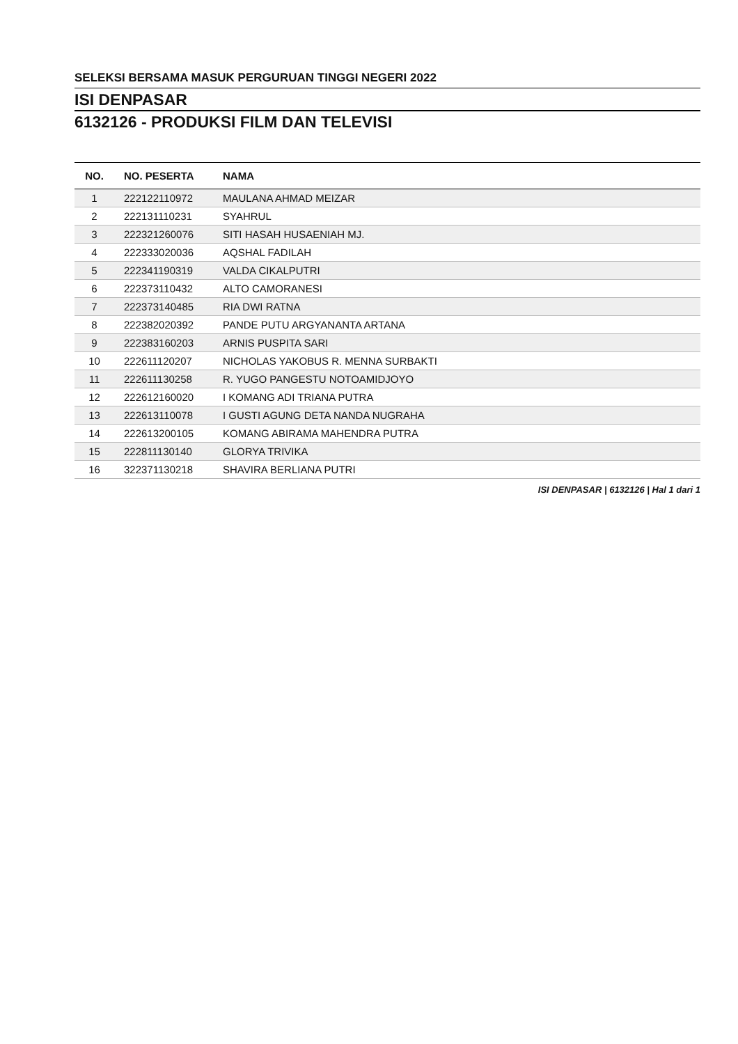SELEKSI BERSAMA MASUK PERGURUAN TINGGI NEGERI 2022
ISI DENPASAR
6132126 - PRODUKSI FILM DAN TELEVISI
| NO. | NO. PESERTA | NAMA |
| --- | --- | --- |
| 1 | 222122110972 | MAULANA AHMAD MEIZAR |
| 2 | 222131110231 | SYAHRUL |
| 3 | 222321260076 | SITI HASAH HUSAENIAH MJ. |
| 4 | 222333020036 | AQSHAL FADILAH |
| 5 | 222341190319 | VALDA CIKALPUTRI |
| 6 | 222373110432 | ALTO CAMORANESI |
| 7 | 222373140485 | RIA DWI RATNA |
| 8 | 222382020392 | PANDE PUTU ARGYANANTA ARTANA |
| 9 | 222383160203 | ARNIS PUSPITA SARI |
| 10 | 222611120207 | NICHOLAS YAKOBUS R. MENNA SURBAKTI |
| 11 | 222611130258 | R. YUGO PANGESTU NOTOAMIDJOYO |
| 12 | 222612160020 | I KOMANG ADI TRIANA PUTRA |
| 13 | 222613110078 | I GUSTI AGUNG DETA NANDA NUGRAHA |
| 14 | 222613200105 | KOMANG ABIRAMA MAHENDRA PUTRA |
| 15 | 222811130140 | GLORYA TRIVIKA |
| 16 | 322371130218 | SHAVIRA BERLIANA PUTRI |
ISI DENPASAR | 6132126 | Hal 1 dari 1